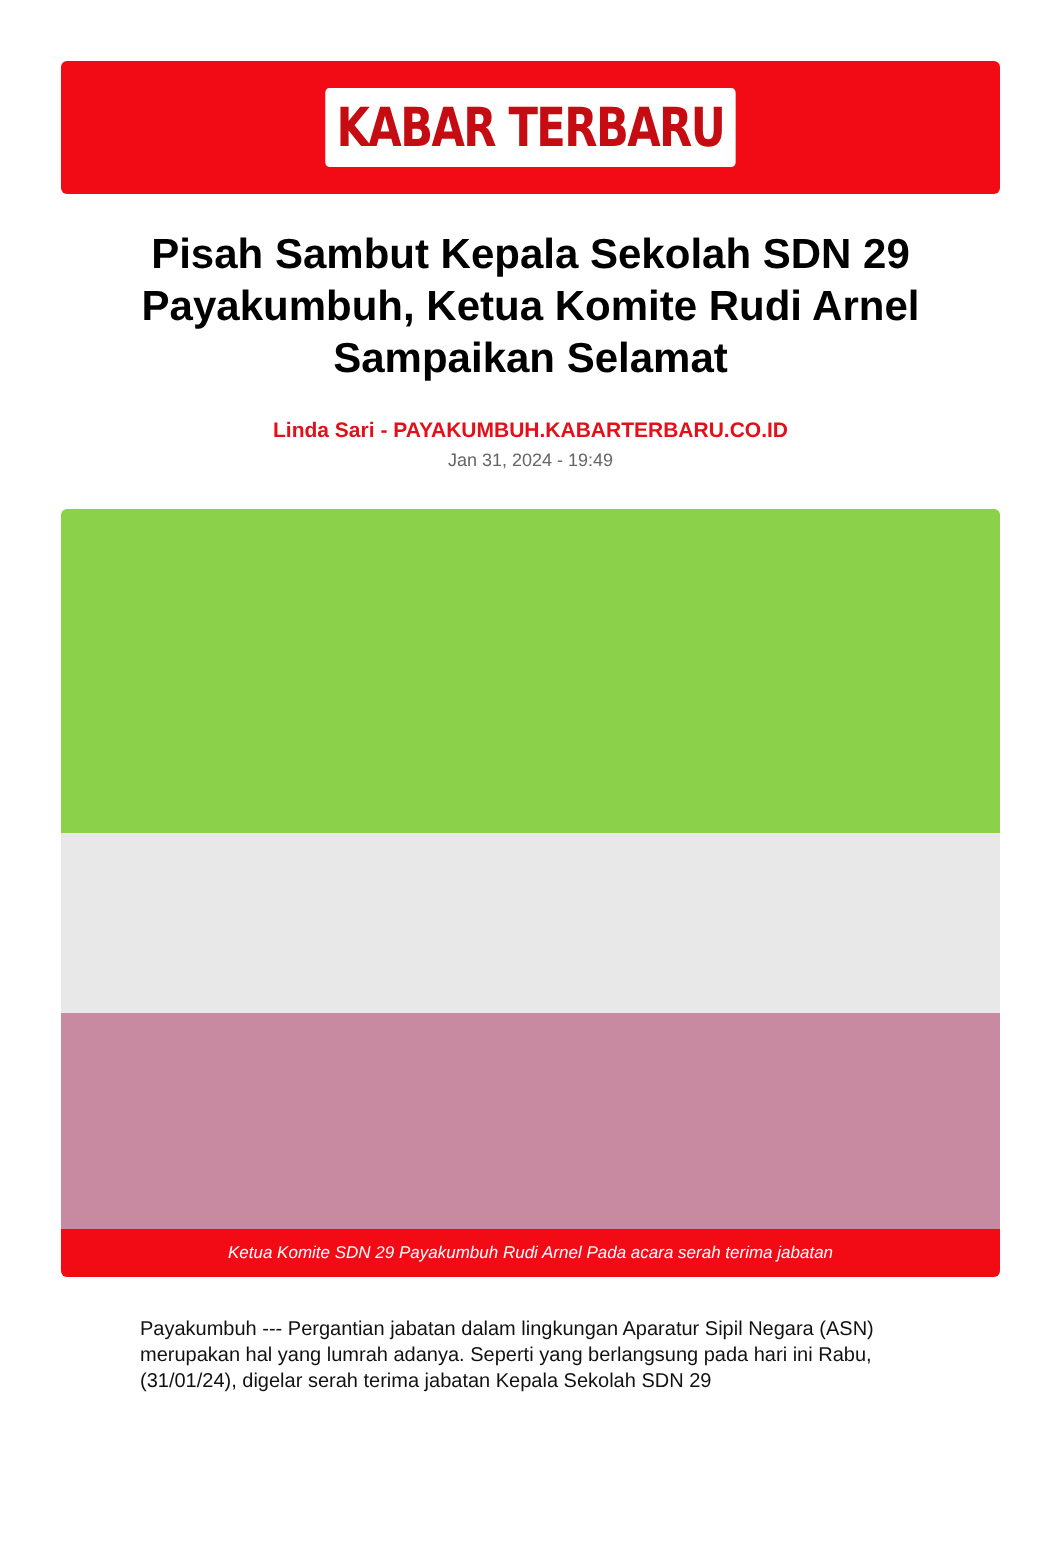KABAR TERBARU
Pisah Sambut Kepala Sekolah SDN 29 Payakumbuh, Ketua Komite Rudi Arnel Sampaikan Selamat
Linda Sari - PAYAKUMBUH.KABARTERBARU.CO.ID
Jan 31, 2024 - 19:49
Ketua Komite SDN 29 Payakumbuh Rudi Arnel Pada acara serah terima jabatan
Payakumbuh --- Pergantian jabatan dalam lingkungan Aparatur Sipil Negara (ASN) merupakan hal yang lumrah adanya. Seperti yang berlangsung pada hari ini Rabu, (31/01/24), digelar serah terima jabatan Kepala Sekolah SDN 29